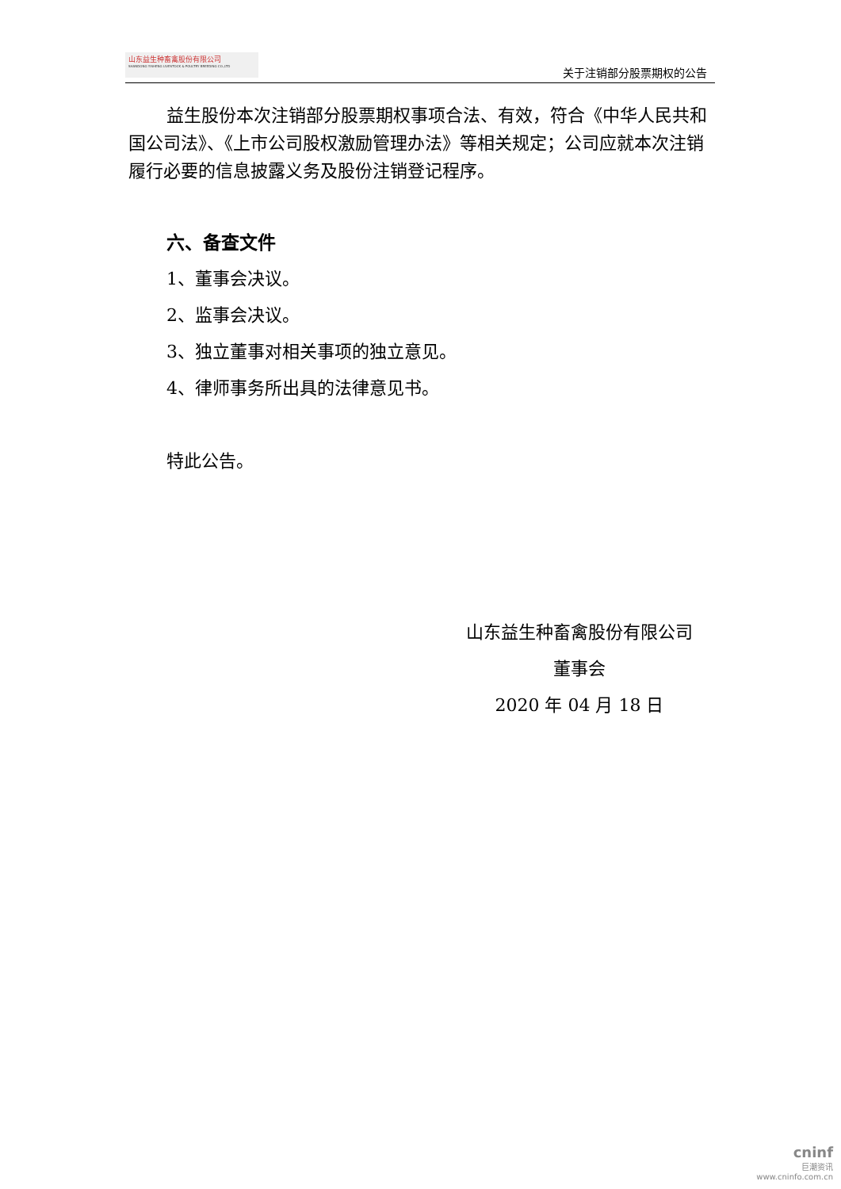山东益生种畜禽股份有限公司
SHANDONG YISHENG LIVESTOCK & POULTRY BREEDING CO.,LTD
关于注销部分股票期权的公告
益生股份本次注销部分股票期权事项合法、有效，符合《中华人民共和国公司法》、《上市公司股权激励管理办法》等相关规定；公司应就本次注销履行必要的信息披露义务及股份注销登记程序。
六、备查文件
1、董事会决议。
2、监事会决议。
3、独立董事对相关事项的独立意见。
4、律师事务所出具的法律意见书。
特此公告。
山东益生种畜禽股份有限公司
董事会
2020 年 04 月 18 日
cninf
巨潮资讯
www.cninfo.com.cn